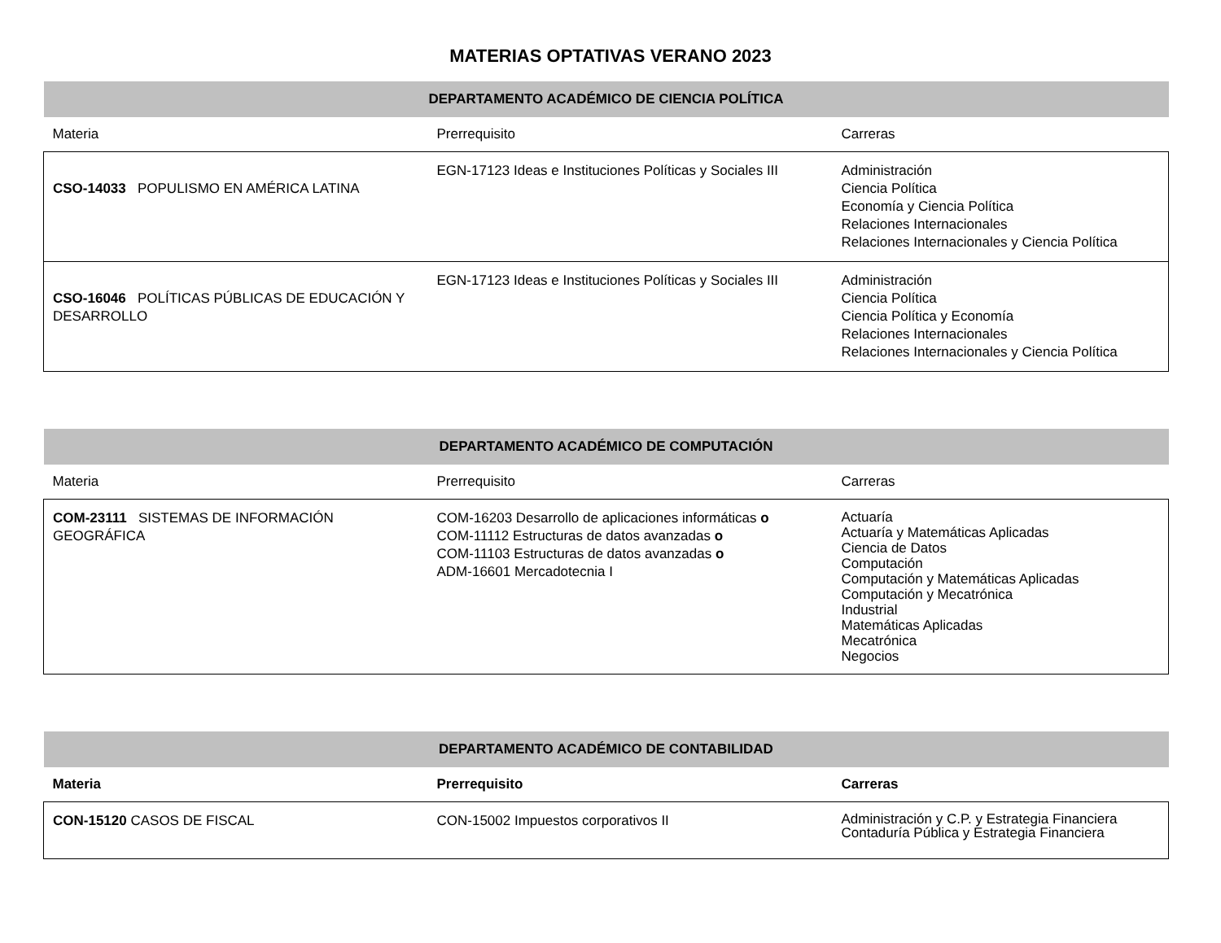MATERIAS OPTATIVAS VERANO 2023
| DEPARTAMENTO ACADÉMICO DE CIENCIA POLÍTICA | | |
| Materia | Prerrequisito | Carreras |
| CSO-14033 POPULISMO EN AMÉRICA LATINA | EGN-17123 Ideas e Instituciones Políticas y Sociales III | Administración Ciencia Política Economía y Ciencia Política Relaciones Internacionales Relaciones Internacionales y Ciencia Política |
| CSO-16046 POLÍTICAS PÚBLICAS DE EDUCACIÓN Y DESARROLLO | EGN-17123 Ideas e Instituciones Políticas y Sociales III | Administración Ciencia Política Ciencia Política y Economía Relaciones Internacionales Relaciones Internacionales y Ciencia Política |
| DEPARTAMENTO ACADÉMICO DE COMPUTACIÓN | | |
| Materia | Prerrequisito | Carreras |
| COM-23111 SISTEMAS DE INFORMACIÓN GEOGRÁFICA | COM-16203 Desarrollo de aplicaciones informáticas o COM-11112 Estructuras de datos avanzadas o COM-11103 Estructuras de datos avanzadas o ADM-16601 Mercadotecnia I | Actuaría Actuaría y Matemáticas Aplicadas Ciencia de Datos Computación Computación y Matemáticas Aplicadas Computación y Mecatrónica Industrial Matemáticas Aplicadas Mecatrónica Negocios |
| DEPARTAMENTO ACADÉMICO DE CONTABILIDAD | | |
| Materia | Prerrequisito | Carreras |
| CON-15120 CASOS DE FISCAL | CON-15002 Impuestos corporativos II | Administración y C.P. y Estrategia Financiera Contaduría Pública y Estrategia Financiera |